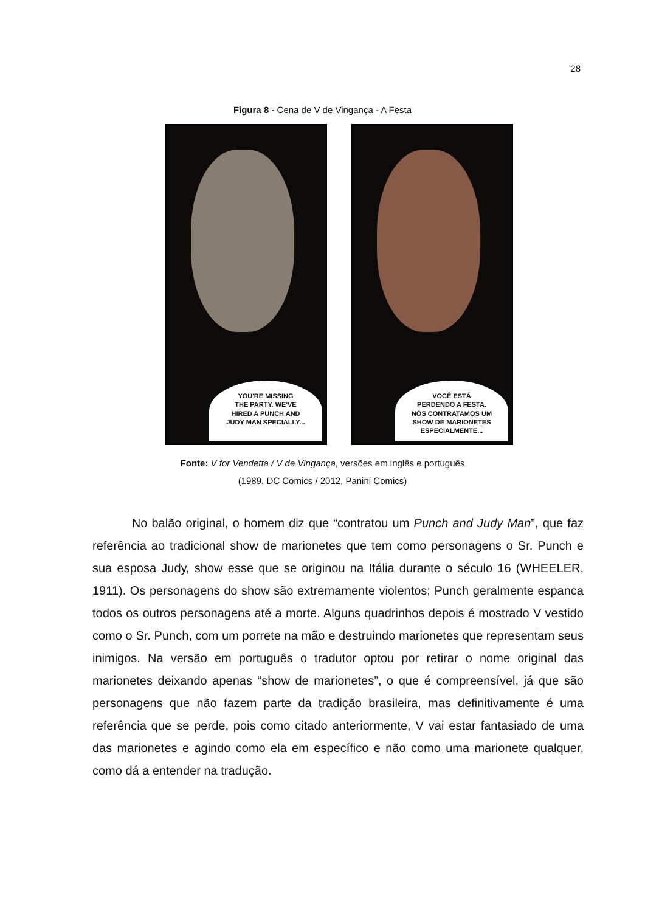28
Figura 8 - Cena de V de Vingança - A Festa
YOU'RE MISSING
THE PARTY. WE'VE
HIRED A PUNCH AND
JUDY MAN SPECIALLY...
VOCÊ ESTÁ
PERDENDO A FESTA.
NÓS CONTRATAMOS UM
SHOW DE MARIONETES
ESPECIALMENTE...
Fonte: V for Vendetta / V de Vingança, versões em inglês e português
(1989, DC Comics / 2012, Panini Comics)
No balão original, o homem diz que “contratou um Punch and Judy Man”, que faz referência ao tradicional show de marionetes que tem como personagens o Sr. Punch e sua esposa Judy, show esse que se originou na Itália durante o século 16 (WHEELER, 1911). Os personagens do show são extremamente violentos; Punch geralmente espanca todos os outros personagens até a morte. Alguns quadrinhos depois é mostrado V vestido como o Sr. Punch, com um porrete na mão e destruindo marionetes que representam seus inimigos. Na versão em português o tradutor optou por retirar o nome original das marionetes deixando apenas “show de marionetes”, o que é compreensível, já que são personagens que não fazem parte da tradição brasileira, mas definitivamente é uma referência que se perde, pois como citado anteriormente, V vai estar fantasiado de uma das marionetes e agindo como ela em específico e não como uma marionete qualquer, como dá a entender na tradução.